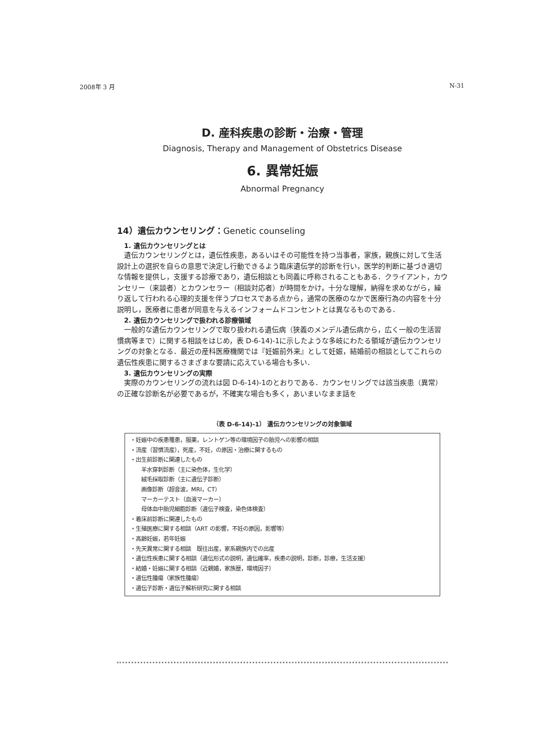2008年 3 月 N-31
D. 産科疾患の診断・治療・管理
Diagnosis, Therapy and Management of Obstetrics Disease
6. 異常妊娠
Abnormal Pregnancy
14）遺伝カウンセリング：Genetic counseling
1. 遺伝カウンセリングとは
遺伝カウンセリングとは，遺伝性疾患，あるいはその可能性を持つ当事者，家族，親族に対して生活設計上の選択を自らの意思で決定し行動できるよう臨床遺伝学的診断を行い，医学的判断に基づき適切な情報を提供し，支援する診療であり，遺伝相談とも同義に呼称されることもある．クライアント，カウンセリー（来談者）とカウンセラー（相談対応者）が時間をかけ，十分な理解，納得を求めながら，繰り返して行われる心理的支援を伴うプロセスである点から，通常の医療のなかで医療行為の内容を十分説明し，医療者に患者が同意を与えるインフォームドコンセントとは異なるものである．
2. 遺伝カウンセリングで扱われる診療領域
一般的な遺伝カウンセリングで取り扱われる遺伝病（狭義のメンデル遺伝病から，広く一般の生活習慣病等まで）に関する相談をはじめ，表 D-6-14)-1に示したような多岐にわたる領域が遺伝カウンセリングの対象となる．最近の産科医療機関では『妊娠前外来』として妊娠，結婚前の相談としてこれらの遺伝性疾患に関するさまざまな要請に応えている場合も多い．
3. 遺伝カウンセリングの実際
実際のカウンセリングの流れは図 D-6-14)-1のとおりである．カウンセリングでは該当疾患（異常）の正確な診断名が必要であるが，不確実な場合も多く，あいまいなまま話を
（表 D-6-14)-1） 遺伝カウンセリングの対象領域
・妊娠中の疾患罹患，服薬，レントゲン等の環境因子の胎児への影響の相談
・流産（習慣流産），死産，不妊，の原因・治療に関するもの
・出生前診断に関連したもの
羊水穿刺診断（主に染色体，生化学）
絨毛採取診断（主に遺伝子診断）
画像診断（超音波，MRI，CT）
マーカーテスト（血液マーカー）
母体血中胎児細胞診断（遺伝子検査，染色体検査）
・着床前診断に関連したもの
・生殖医療に関する相談（ART の影響，不妊の原因，影響等）
・高齢妊娠，若年妊娠
・先天異常に関する相談　既往出産，家系親族内での出産
・遺伝性疾患に関する相談（遺伝形式の説明，遺伝確率，疾患の説明，診断，診療，生活支援）
・結婚・妊娠に関する相談（近親婚，家族歴，環境因子）
・遺伝性腫瘍（家族性腫瘍）
・遺伝子診断・遺伝子解析研究に関する相談